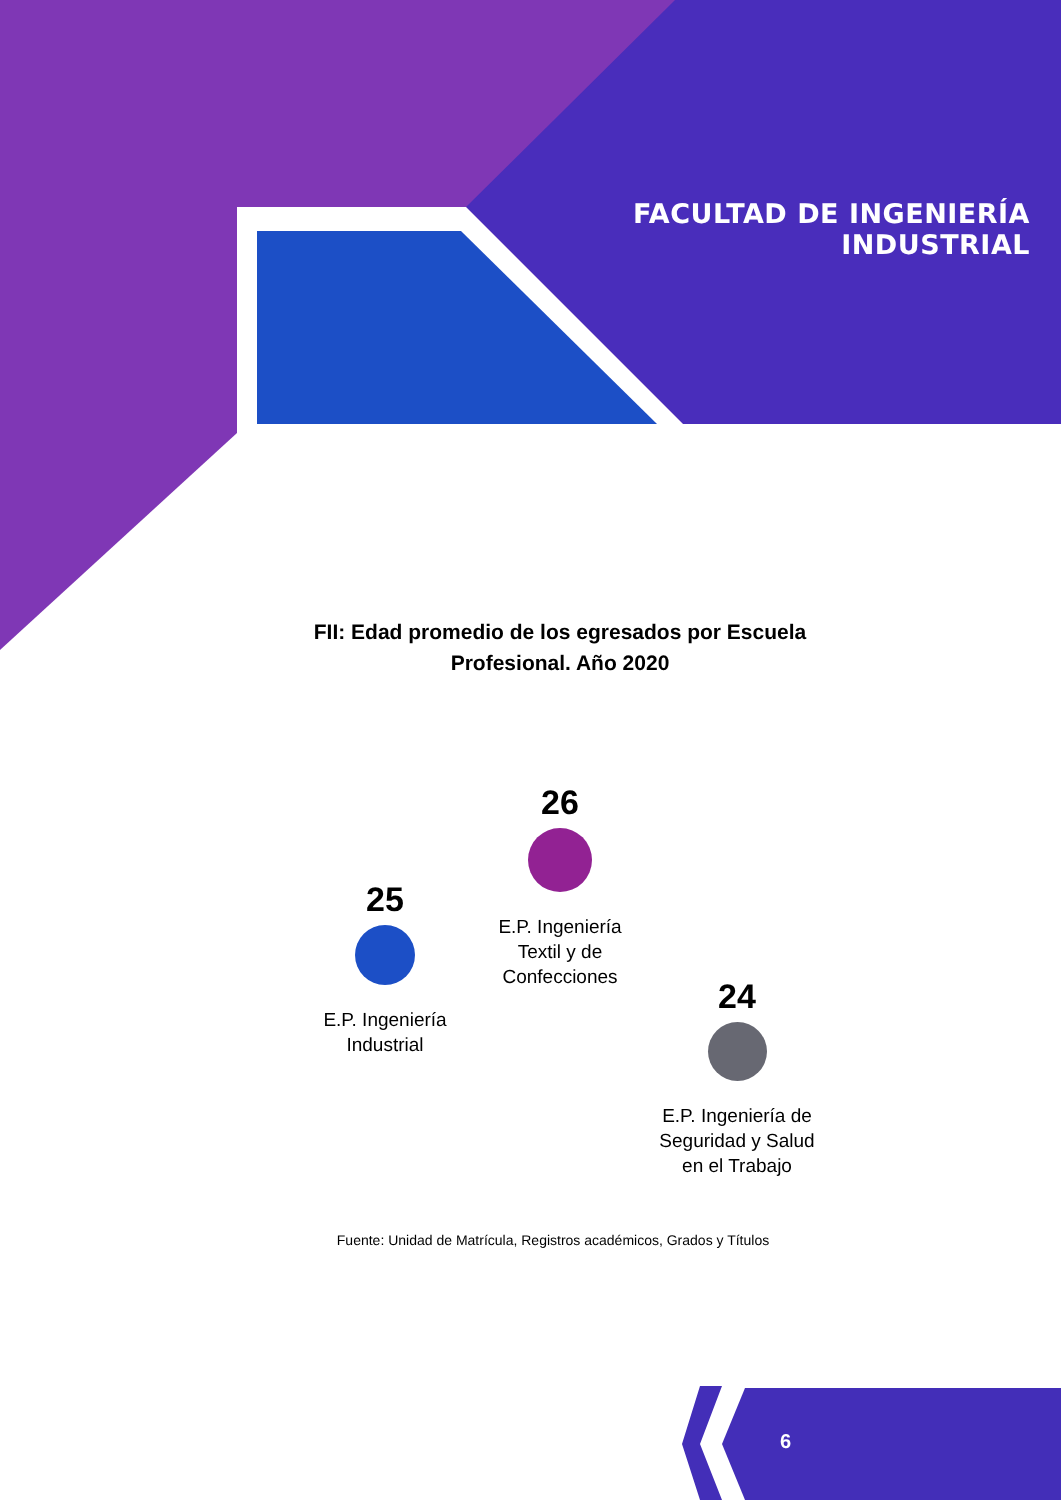FACULTAD DE INGENIERÍA INDUSTRIAL
FII: Edad promedio de los egresados por Escuela Profesional. Año 2020
25
E.P. Ingeniería
Industrial
26
E.P. Ingeniería
Textil y de
Confecciones
24
E.P. Ingeniería de
Seguridad y Salud
en el Trabajo
Fuente: Unidad de Matrícula, Registros académicos, Grados y Títulos
6